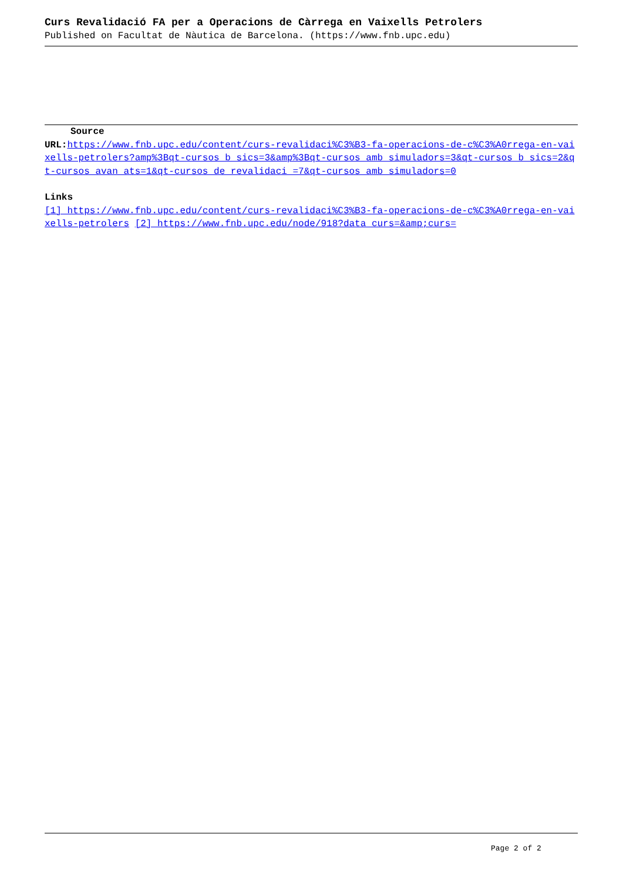Curs Revalidació FA per a Operacions de Càrrega en Vaixells Petrolers
Published on Facultat de Nàutica de Barcelona. (https://www.fnb.upc.edu)
Source
URL: https://www.fnb.upc.edu/content/curs-revalidaci%C3%B3-fa-operacions-de-c%C3%A0rrega-en-vaixells-petrolers?amp%3Bqt-cursos_b_sics=3&amp%3Bqt-cursos_amb_simuladors=3&qt-cursos_b_sics=2&qt-cursos_avan_ats=1&qt-cursos_de_revalidaci_=7&qt-cursos_amb_simuladors=0
Links
[1] https://www.fnb.upc.edu/content/curs-revalidaci%C3%B3-fa-operacions-de-c%C3%A0rrega-en-vaixells-petrolers [2] https://www.fnb.upc.edu/node/918?data_curs=&amp;curs=
Page 2 of 2